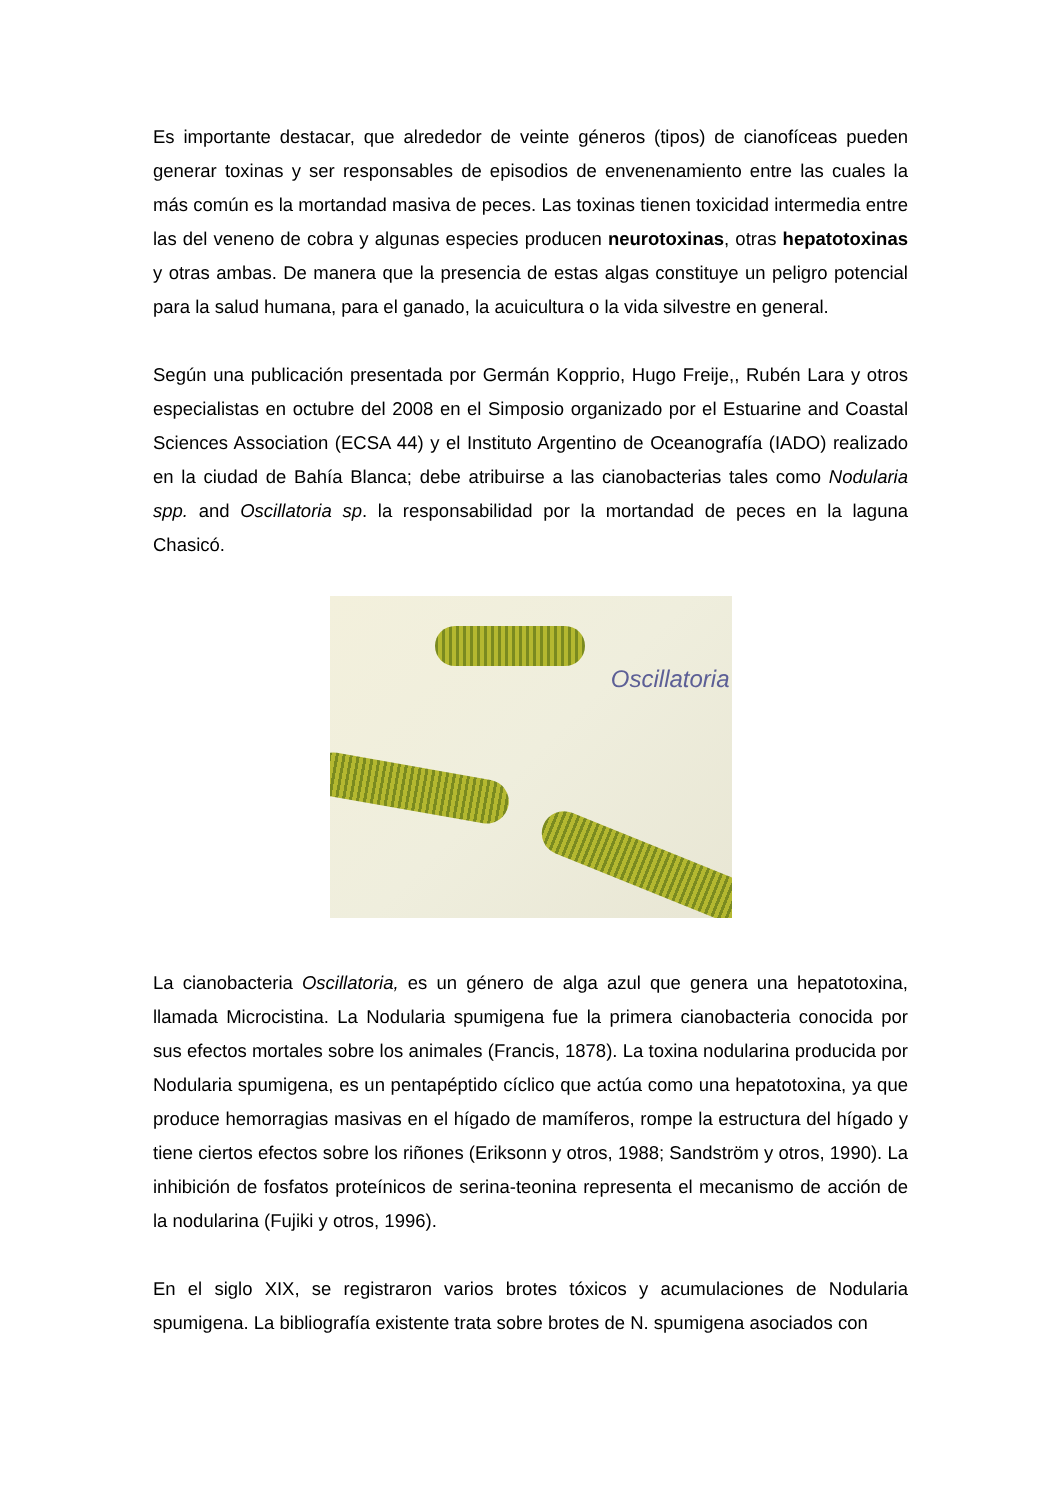Es importante destacar, que alrededor de veinte géneros (tipos) de cianofíceas pueden generar toxinas y ser responsables de episodios de envenenamiento entre las cuales la más común es la mortandad masiva de peces. Las toxinas tienen toxicidad intermedia entre las del veneno de cobra y algunas especies producen neurotoxinas, otras hepatotoxinas y otras ambas. De manera que la presencia de estas algas constituye un peligro potencial para la salud humana, para el ganado, la acuicultura o la vida silvestre en general.
Según una publicación presentada por Germán Kopprio, Hugo Freije,, Rubén Lara y otros especialistas en octubre del 2008 en el Simposio organizado por el Estuarine and Coastal Sciences Association (ECSA 44) y el Instituto Argentino de Oceanografía (IADO) realizado en la ciudad de Bahía Blanca; debe atribuirse a las cianobacterias tales como Nodularia spp. and Oscillatoria sp. la responsabilidad por la mortandad de peces en la laguna Chasicó.
Oscillatoria
La cianobacteria Oscillatoria, es un género de alga azul que genera una hepatotoxina, llamada Microcistina. La Nodularia spumigena fue la primera cianobacteria conocida por sus efectos mortales sobre los animales (Francis, 1878). La toxina nodularina producida por Nodularia spumigena, es un pentapéptido cíclico que actúa como una hepatotoxina, ya que produce hemorragias masivas en el hígado de mamíferos, rompe la estructura del hígado y tiene ciertos efectos sobre los riñones (Eriksonn y otros, 1988; Sandström y otros, 1990). La inhibición de fosfatos proteínicos de serina-teonina representa el mecanismo de acción de la nodularina (Fujiki y otros, 1996).
En el siglo XIX, se registraron varios brotes tóxicos y acumulaciones de Nodularia spumigena. La bibliografía existente trata sobre brotes de N. spumigena asociados con